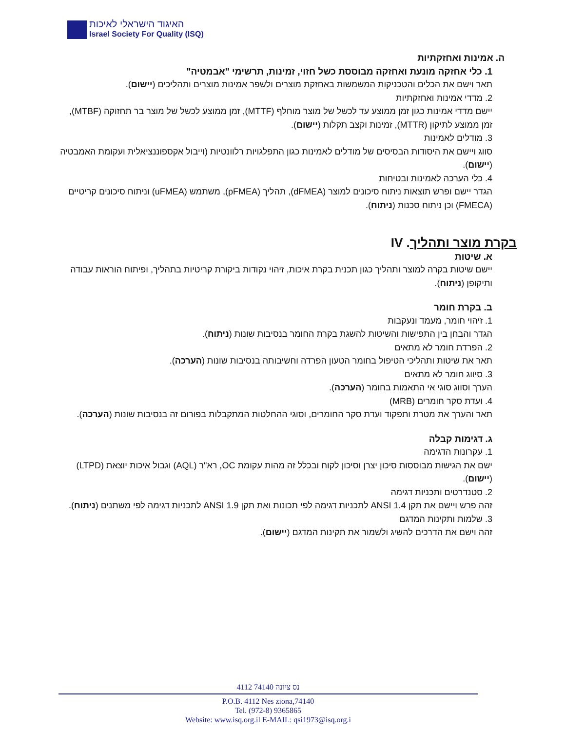האיגוד הישראלי לאיכות
Israel Society For Quality (ISQ)
ה. אמינות ואחזקתיות
1. כלי אחזקה מונעת ואחזקה מבוססת כשל חזוי, זמינות, תרשימי "אבמטיה"
תאר וישם את הכלים והטכניקות המשמשות באחזקת מוצרים ולשפר אמינות מוצרים ותהליכים (יישום).
2. מדדי אמינות ואחזקתיות
יישם מדדי אמינות כגון זמן ממוצע עד לכשל של מוצר מוחלף (MTTF), זמן ממוצע לכשל של מוצר בר תחזוקה (MTBF), זמן ממוצע לתיקון (MTTR), זמינות וקצב תקלות (יישום).
3. מודלים לאמינות
סווג ויישם את היסודות הבסיסים של מודלים לאמינות כגון התפלגויות רלוונטיות (וייבול אקספוננציאלית ועקומת האמבטיה (יישום).
4. כלי הערכה לאמינות ובטיחות
הגדר יישם ופרש תוצאות ניתוח סיכונים למוצר (dFMEA), תהליך (pFMEA), משתמש (uFMEA) וניתוח סיכונים קריטיים (FMECA) וכן ניתוח סכנות (ניתוח).
בקרת מוצר ותהליך. IV
א. שיטות
יישם שיטות בקרה למוצר ותהליך כגון תכנית בקרת איכות, זיהוי נקודות ביקורת קריטיות בתהליך, ופיתוח הוראות עבודה ותיקופן (ניתוח).
ב. בקרת חומר
1. זיהוי חומר, מעמד ונעקבות
הגדר והבחן בין התפישות והשיטות להשגת בקרת החומר בנסיבות שונות (ניתוח).
2. הפרדת חומר לא מתאים
תאר את שיטות ותהליכי הטיפול בחומר הטעון הפרדה וחשיבותה בנסיבות שונות (הערכה).
3. סיווג חומר לא מתאים
הערך וסווג סוגי אי התאמות בחומר (הערכה).
4. ועדת סקר חומרים (MRB)
תאר והערך את מטרת ותפקוד ועדת סקר החומרים, וסוגי ההחלטות המתקבלות בפורום זה בנסיבות שונות (הערכה).
ג. דגימות קבלה
1. עקרונות הדגימה
ישם את הגישות מבוססות סיכון יצרן וסיכון לקוח ובכלל זה מהות עקומת OC, רא"ר (AQL) וגבול איכות יוצאת (LTPD) (יישום).
2. סטנדרטים ותכניות דגימה
זהה פרש ויישם את תקן ANSI 1.4 לתכניות דגימה לפי תכונות ואת תקן ANSI 1.9 לתכניות דגימה לפי משתנים (ניתוח).
3. שלמות ותקינות המדגם
זהה וישם את הדרכים להשיג ולשמור את תקינות המדגם (יישום).
4112 נס ציונה 74140
P.O.B. 4112 Nes ziona,74140
Tel. (972-8) 9365865
Website: www.isq.org.il E-MAIL: qsi1973@isq.org.i